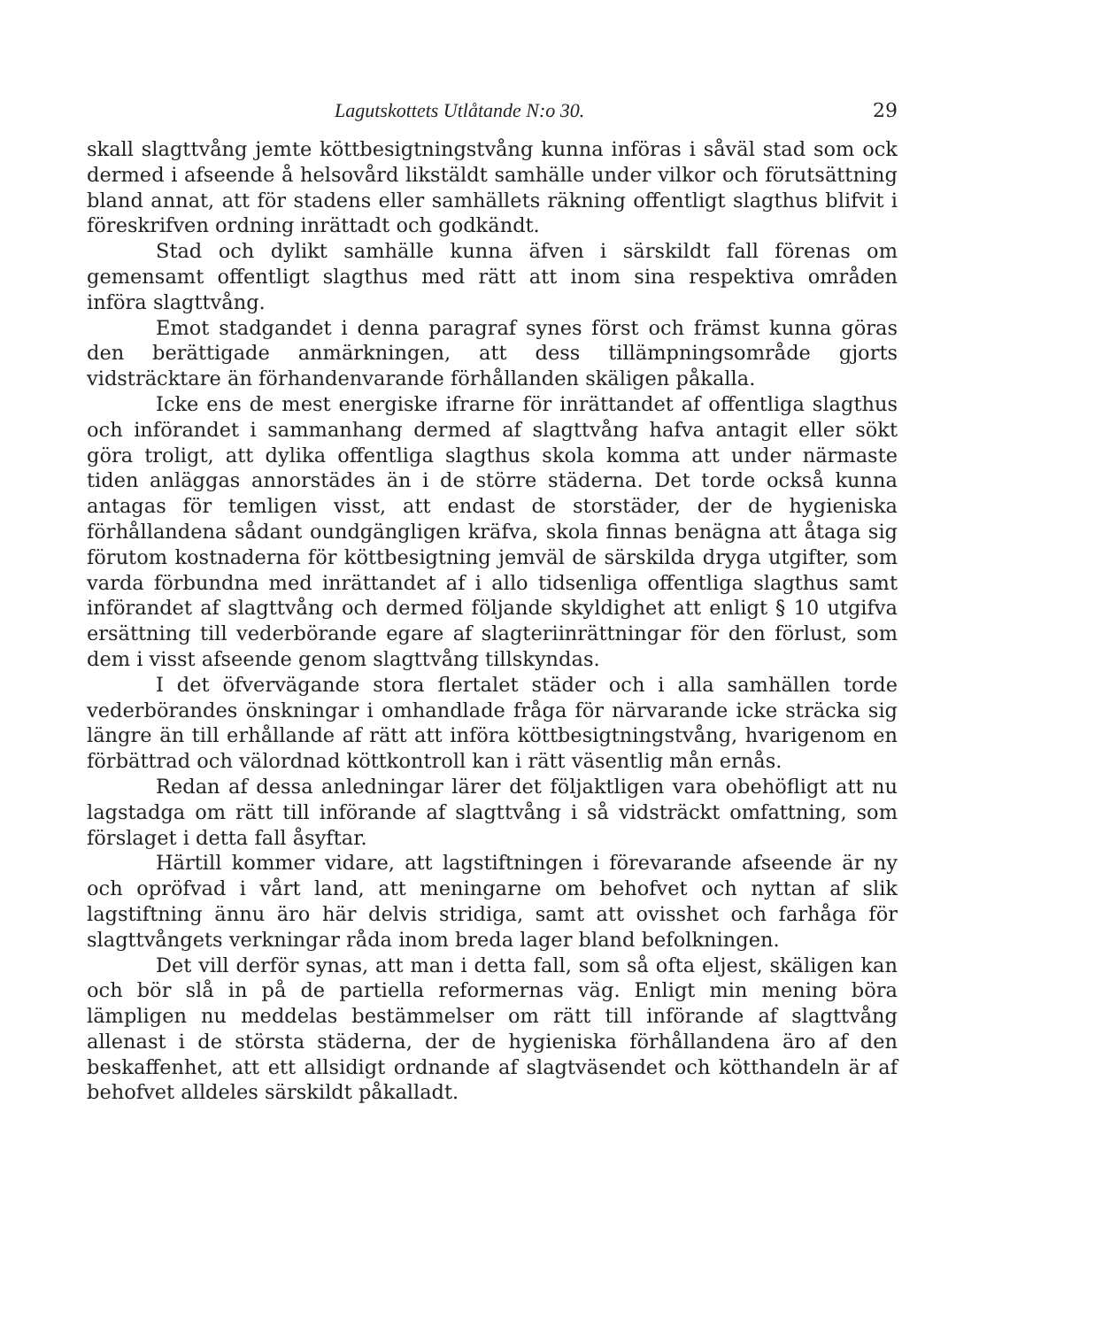Lagutskottets Utlåtande N:o 30. 29
skall slagttvång jemte köttbesigtningstvång kunna införas i såväl stad som ock dermed i afseende å helsovård likstäldt samhälle under vilkor och förutsättning bland annat, att för stadens eller samhällets räkning offentligt slagthus blifvit i föreskrifven ordning inrättadt och godkändt.
Stad och dylikt samhälle kunna äfven i särskildt fall förenas om gemensamt offentligt slagthus med rätt att inom sina respektiva områden införa slagttvång.
Emot stadgandet i denna paragraf synes först och främst kunna göras den berättigade anmärkningen, att dess tillämpningsområde gjorts vidsträcktare än förhandenvarande förhållanden skäligen påkalla.
Icke ens de mest energiske ifrarne för inrättandet af offentliga slagthus och införandet i sammanhang dermed af slagttvång hafva antagit eller sökt göra troligt, att dylika offentliga slagthus skola komma att under närmaste tiden anläggas annorstädes än i de större städerna. Det torde också kunna antagas för temligen visst, att endast de storstäder, der de hygieniska förhållandena sådant oundgängligen kräfva, skola finnas benägna att åtaga sig förutom kostnaderna för köttbesigtning jemväl de särskilda dryga utgifter, som varda förbundna med inrättandet af i allo tidsenliga offentliga slagthus samt införandet af slagttvång och dermed följande skyldighet att enligt § 10 utgifva ersättning till vederbörande egare af slagteriinrättningar för den förlust, som dem i visst afseende genom slagttvång tillskyndas.
I det öfvervägande stora flertalet städer och i alla samhällen torde vederbörandes önskningar i omhandlade fråga för närvarande icke sträcka sig längre än till erhållande af rätt att införa köttbesigtningstvång, hvarigenom en förbättrad och välordnad köttkontroll kan i rätt väsentlig mån ernås.
Redan af dessa anledningar lärer det följaktligen vara obehöfligt att nu lagstadga om rätt till införande af slagttvång i så vidsträckt omfattning, som förslaget i detta fall åsyftar.
Härtill kommer vidare, att lagstiftningen i förevarande afseende är ny och opröfvad i vårt land, att meningarne om behofvet och nyttan af slik lagstiftning ännu äro här delvis stridiga, samt att ovisshet och farhåga för slagttvångets verkningar råda inom breda lager bland befolkningen.
Det vill derför synas, att man i detta fall, som så ofta eljest, skäligen kan och bör slå in på de partiella reformernas väg. Enligt min mening böra lämpligen nu meddelas bestämmelser om rätt till införande af slagttvång allenast i de största städerna, der de hygieniska förhållandena äro af den beskaffenhet, att ett allsidigt ordnande af slagtväsendet och kötthandeln är af behofvet alldeles särskildt påkalladt.